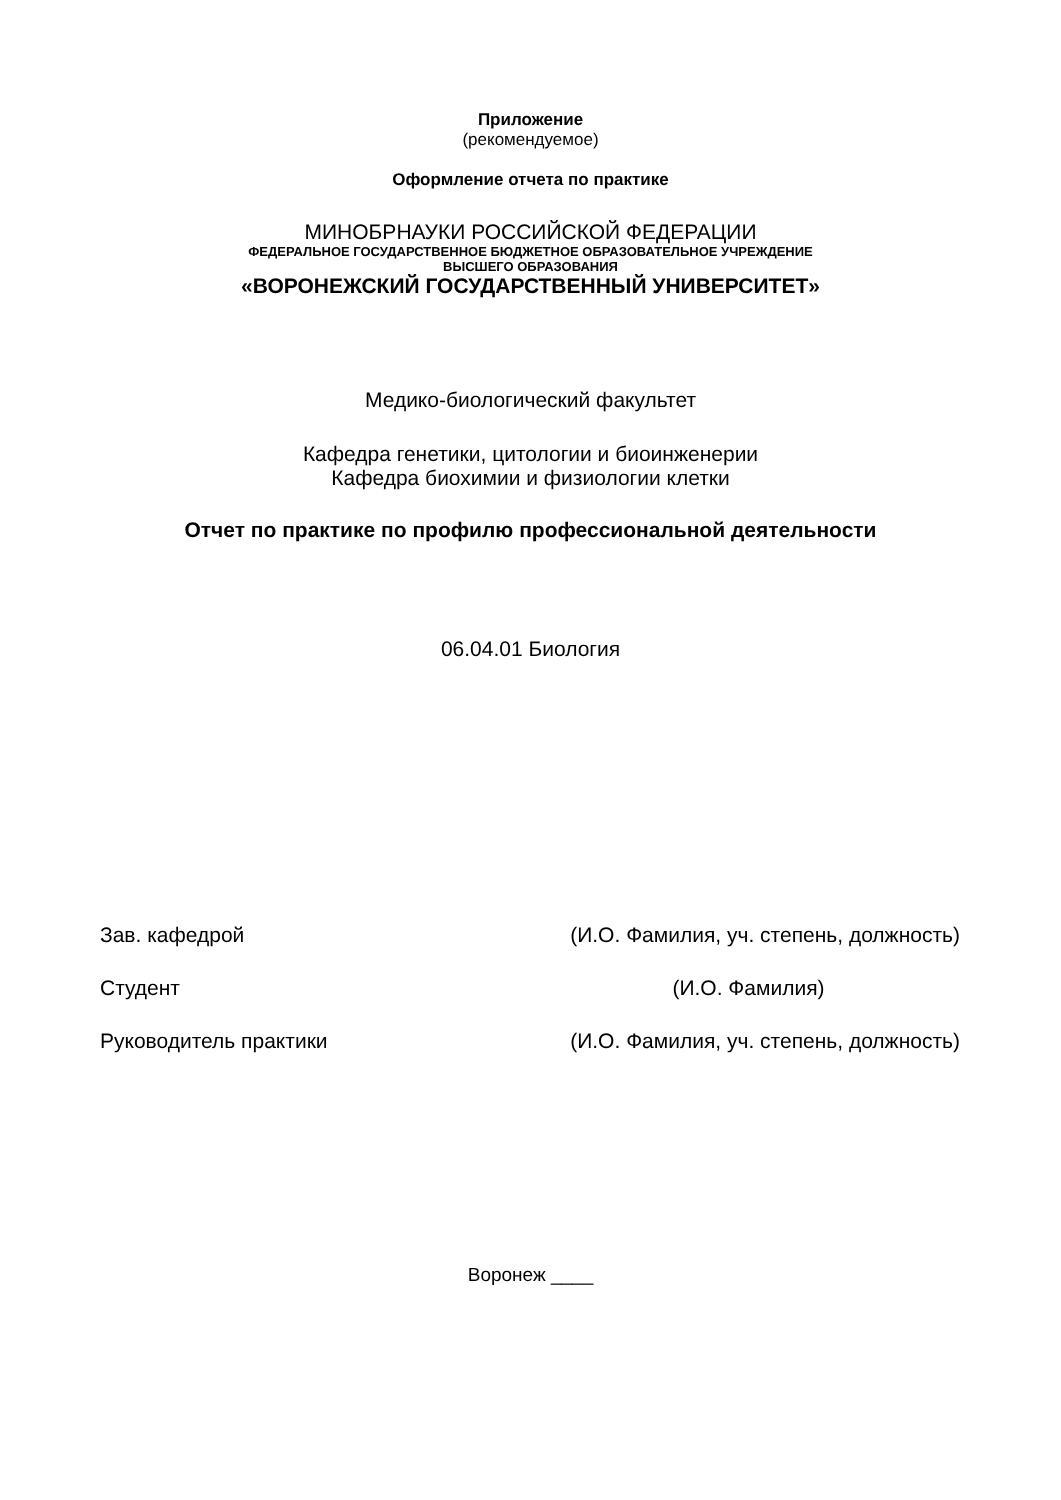Приложение
(рекомендуемое)
Оформление отчета по практике
МИНОБРНАУКИ РОССИЙСКОЙ ФЕДЕРАЦИИ
ФЕДЕРАЛЬНОЕ ГОСУДАРСТВЕННОЕ БЮДЖЕТНОЕ ОБРАЗОВАТЕЛЬНОЕ УЧРЕЖДЕНИЕ
ВЫСШЕГО ОБРАЗОВАНИЯ
«ВОРОНЕЖСКИЙ ГОСУДАРСТВЕННЫЙ УНИВЕРСИТЕТ»
Медико-биологический факультет
Кафедра генетики, цитологии и биоинженерии
Кафедра биохимии и физиологии клетки
Отчет по практике по профилю профессиональной деятельности
06.04.01 Биология
| Зав. кафедрой | (И.О. Фамилия, уч. степень, должность) |
| Студент | (И.О. Фамилия) |
| Руководитель практики | (И.О. Фамилия, уч. степень, должность) |
Воронеж ____